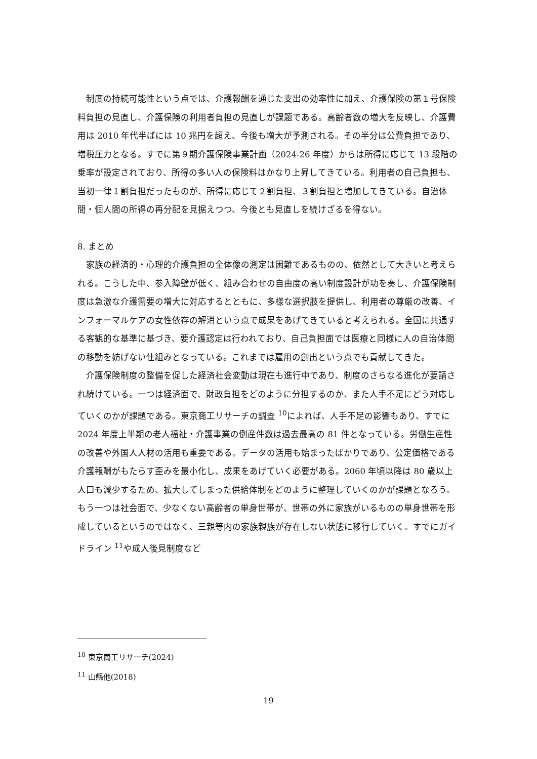制度の持続可能性という点では、介護報酬を通じた支出の効率性に加え、介護保険の第１号保険料負担の見直し、介護保険の利用者負担の見直しが課題である。高齢者数の増大を反映し、介護費用は 2010 年代半ばには 10 兆円を超え、今後も増大が予測される。その半分は公費負担であり、増税圧力となる。すでに第９期介護保険事業計画（2024-26 年度）からは所得に応じて 13 段階の乗率が設定されており、所得の多い人の保険料はかなり上昇してきている。利用者の自己負担も、当初一律１割負担だったものが、所得に応じて２割負担、３割負担と増加してきている。自治体間・個人間の所得の再分配を見据えつつ、今後とも見直しを続けざるを得ない。
8. まとめ
家族の経済的・心理的介護負担の全体像の測定は困難であるものの、依然として大きいと考えられる。こうした中、参入障壁が低く、組み合わせの自由度の高い制度設計が功を奏し、介護保険制度は急激な介護需要の増大に対応するとともに、多様な選択肢を提供し、利用者の尊厳の改善、インフォーマルケアの女性依存の解消という点で成果をあげてきていると考えられる。全国に共通する客観的な基準に基づき、要介護認定は行われており、自己負担面では医療と同様に人の自治体間の移動を妨げない仕組みとなっている。これまでは雇用の創出という点でも貢献してきた。
介護保険制度の整備を促した経済社会変動は現在も進行中であり、制度のさらなる進化が要請され続けている。一つは経済面で、財政負担をどのように分担するのか、また人手不足にどう対応していくのかが課題である。東京商工リサーチの調査 <sup>10</sup>によれば、人手不足の影響もあり、すでに 2024 年度上半期の老人福祉・介護事業の倒産件数は過去最高の 81 件となっている。労働生産性の改善や外国人人材の活用も重要である。データの活用も始まったばかりであり、公定価格である介護報酬がもたらす歪みを最小化し、成果をあげていく必要がある。2060 年頃以降は 80 歳以上人口も減少するため、拡大してしまった供給体制をどのように整理していくのかが課題となろう。もう一つは社会面で、少なくない高齢者の単身世帯が、世帯の外に家族がいるものの単身世帯を形成しているというのではなく、三親等内の家族親族が存在しない状態に移行していく。すでにガイドライン <sup>11</sup>や成人後見制度など
<sup>10</sup> 東京商工リサーチ(2024)
<sup>11</sup> 山縣他(2018)
19